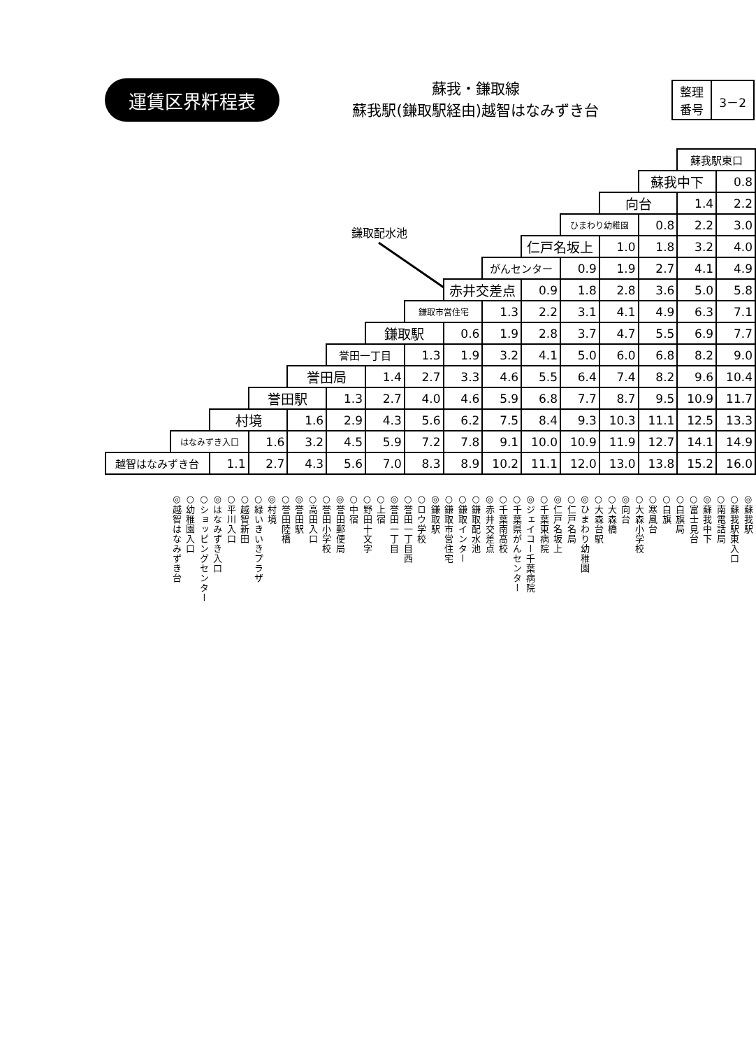運賃区界粁程表
蘇我・鎌取線
蘇我駅(鎌取駅経由)越智はなみずき台
| 整理 番号 | 3－2 |
鎌取配水池
| | | | | | | | | | | | | | | 蘇我駅東口 | |
| | | | | | | | | | | | | | 蘇我中下 | | 0.8 |
| | | | | | | | | | | | | 向台 | | 1.4 | 2.2 |
| | | | | | | | | | | | ひまわり幼稚園 | | 0.8 | 2.2 | 3.0 |
| | | | | | | | | | | 仁戸名坂上 | | 1.0 | 1.8 | 3.2 | 4.0 |
| | | | | | | | | | がんセンター | | 0.9 | 1.9 | 2.7 | 4.1 | 4.9 |
| | | | | | | | | 赤井交差点 | | 0.9 | 1.8 | 2.8 | 3.6 | 5.0 | 5.8 |
| | | | | | | | 鎌取市営住宅 | | 1.3 | 2.2 | 3.1 | 4.1 | 4.9 | 6.3 | 7.1 |
| | | | | | | 鎌取駅 | | 0.6 | 1.9 | 2.8 | 3.7 | 4.7 | 5.5 | 6.9 | 7.7 |
| | | | | | 誉田一丁目 | | 1.3 | 1.9 | 3.2 | 4.1 | 5.0 | 6.0 | 6.8 | 8.2 | 9.0 |
| | | | | 誉田局 | | 1.4 | 2.7 | 3.3 | 4.6 | 5.5 | 6.4 | 7.4 | 8.2 | 9.6 | 10.4 |
| | | | 誉田駅 | | 1.3 | 2.7 | 4.0 | 4.6 | 5.9 | 6.8 | 7.7 | 8.7 | 9.5 | 10.9 | 11.7 |
| | | 村境 | | 1.6 | 2.9 | 4.3 | 5.6 | 6.2 | 7.5 | 8.4 | 9.3 | 10.3 | 11.1 | 12.5 | 13.3 |
| | はなみずき入口 | | 1.6 | 3.2 | 4.5 | 5.9 | 7.2 | 7.8 | 9.1 | 10.0 | 10.9 | 11.9 | 12.7 | 14.1 | 14.9 |
| 越智はなみずき台 | | 1.1 | 2.7 | 4.3 | 5.6 | 7.0 | 8.3 | 8.9 | 10.2 | 11.1 | 12.0 | 13.0 | 13.8 | 15.2 | 16.0 |
◎越智はなみずき台
○幼稚園入口
○ショッピングセンター
◎はなみずき入口
○平川入口
○越智新田
○緑いきいきプラザ
◎村境
○誉田陸橋
◎誉田駅
○高田入口
○誉田小学校
◎誉田郵便局
○中宿
○野田十文字
○上宿
◎誉田一丁目
○誉田一丁目西
○ロウ学校
◎鎌取駅
○鎌取市営住宅
○鎌取インター
○鎌取配水池
◎赤井交差点
○千葉南高校
○千葉県がんセンター
◎ジェイコー千葉病院
○千葉東病院
◎仁戸名坂上
○仁戸名局
◎ひまわり幼稚園
○大森台駅
○大森橋
◎向台
○大森小学校
○寒風台
○白旗
○白旗局
○富士見台
◎蘇我中下
○南電話局
○蘇我駅東入口
◎蘇我駅